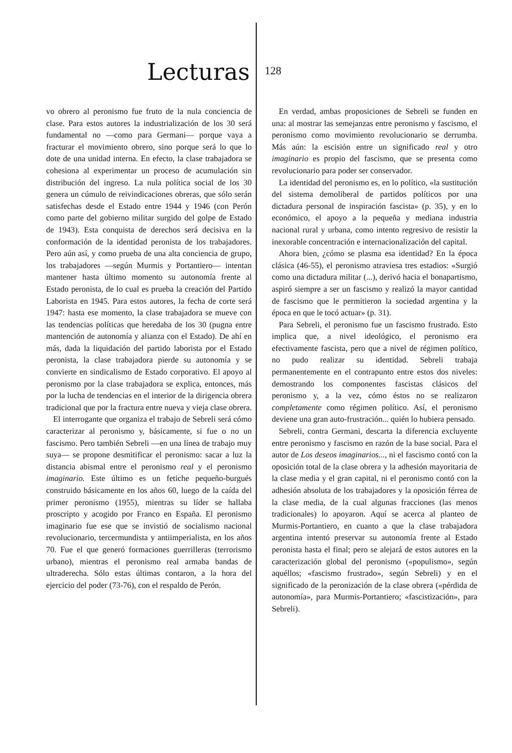Lecturas
128
vo obrero al peronismo fue fruto de la nula conciencia de clase. Para estos autores la industrialización de los 30 será fundamental no —como para Germani— porque vaya a fracturar el movimiento obrero, sino porque será lo que lo dote de una unidad interna. En efecto, la clase trabajadora se cohesiona al experimentar un proceso de acumulación sin distribución del ingreso. La nula política social de los 30 genera un cúmulo de reivindicaciones obreras, que sólo serán satisfechas desde el Estado entre 1944 y 1946 (con Perón como parte del gobierno militar surgido del golpe de Estado de 1943). Esta conquista de derechos será decisiva en la conformación de la identidad peronista de los trabajadores. Pero aún así, y como prueba de una alta conciencia de grupo, los trabajadores —según Murmis y Portantiero— intentan mantener hasta último momento su autonomía frente al Estado peronista, de lo cual es prueba la creación del Partido Laborista en 1945. Para estos autores, la fecha de corte será 1947: hasta ese momento, la clase trabajadora se mueve con las tendencias políticas que heredaba de los 30 (pugna entre mantención de autonomía y alianza con el Estado). De ahí en más, dada la liquidación del partido laborista por el Estado peronista, la clase trabajadora pierde su autonomía y se convierte en sindicalismo de Estado corporativo. El apoyo al peronismo por la clase trabajadora se explica, entonces, más por la lucha de tendencias en el interior de la dirigencia obrera tradicional que por la fractura entre nueva y vieja clase obrera.
El interrogante que organiza el trabajo de Sebreli será cómo caracterizar al peronismo y, básicamente, si fue o no un fascismo. Pero también Sebreli —en una línea de trabajo muy suya— se propone desmitificar el peronismo: sacar a luz la distancia abismal entre el peronismo real y el peronismo imaginario. Este último es un fetiche pequeño-burgués construido básicamente en los años 60, luego de la caída del primer peronismo (1955), mientras su líder se hallaba proscripto y acogido por Franco en España. El peronismo imaginario fue ese que se invistió de socialismo nacional revolucionario, tercermundista y antiimperialista, en los años 70. Fue el que generó formaciones guerrilleras (terrorismo urbano), mientras el peronismo real armaba bandas de ultraderecha. Sólo estas últimas contaron, a la hora del ejercicio del poder (73-76), con el respaldo de Perón.
En verdad, ambas proposiciones de Sebreli se funden en una: al mostrar las semejanzas entre peronismo y fascismo, el peronismo como movimiento revolucionario se derrumba. Más aún: la escisión entre un significado real y otro imaginario es propio del fascismo, que se presenta como revolucionario para poder ser conservador.
La identidad del peronismo es, en lo político, «la sustitución del sistema demoliberal de partidos políticos por una dictadura personal de inspiración fascista» (p. 35), y en lo económico, el apoyo a la pequeña y mediana industria nacional rural y urbana, como intento regresivo de resistir la inexorable concentración e internacionalización del capital.
Ahora bien, ¿cómo se plasma esa identidad? En la época clásica (46-55), el peronismo atraviesa tres estadios: «Surgió como una dictadura militar (...), derivó hacia el bonapartismo, aspiró siempre a ser un fascismo y realizó la mayor cantidad de fascismo que le permitieron la sociedad argentina y la época en que le tocó actuar» (p. 31).
Para Sebreli, el peronismo fue un fascismo frustrado. Esto implica que, a nivel ideológico, el peronismo era efectivamente fascista, pero que a nivel de régimen político, no pudo realizar su identidad. Sebreli trabaja permanentemente en el contrapunto entre estos dos niveles: demostrando los componentes fascistas clásicos del peronismo y, a la vez, cómo éstos no se realizaron completamente como régimen político. Así, el peronismo deviene una gran auto-frustración... quién lo hubiera pensado.
Sebreli, contra Germani, descarta la diferencia excluyente entre peronismo y fascismo en razón de la base social. Para el autor de Los deseos imaginarios..., ni el fascismo contó con la oposición total de la clase obrera y la adhesión mayoritaria de la clase media y el gran capital, ni el peronismo contó con la adhesión absoluta de los trabajadores y la oposición férrea de la clase media, de la cual algunas fracciones (las menos tradicionales) lo apoyaron. Aquí se acerca al planteo de Murmis-Portantiero, en cuanto a que la clase trabajadora argentina intentó preservar su autonomía frente al Estado peronista hasta el final; pero se alejará de estos autores en la caracterización global del peronismo («populismo», según aquéllos; «fascismo frustrado», según Sebreli) y en el significado de la peronización de la clase obrera («pérdida de autonomía», para Murmis-Portantiero; «fascistización», para Sebreli).